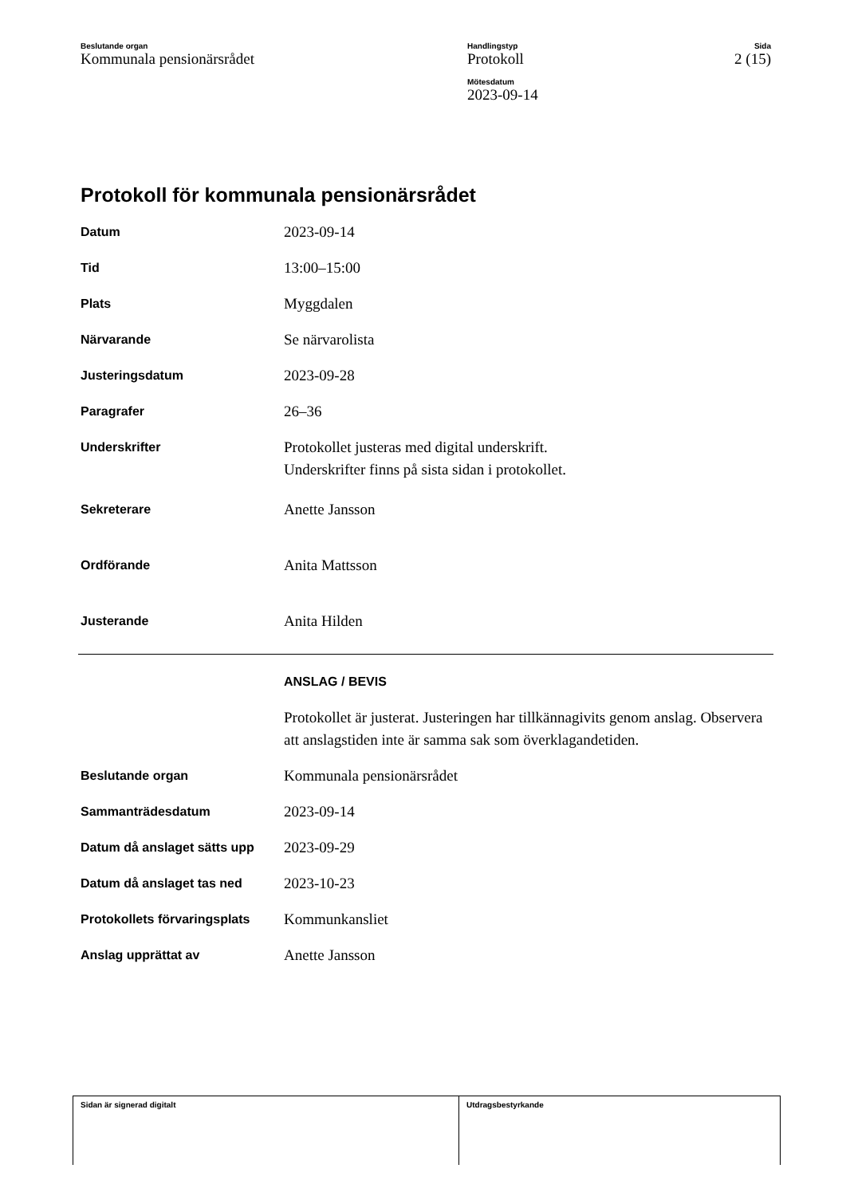Beslutande organ
Kommunala pensionärsrådet
Handlingstyp
Protokoll
Mötesdatum
2023-09-14
Sida
2 (15)
Protokoll för kommunala pensionärsrådet
| Datum | 2023-09-14 |
| Tid | 13:00–15:00 |
| Plats | Myggdalen |
| Närvarande | Se närvarolista |
| Justeringsdatum | 2023-09-28 |
| Paragrafer | 26–36 |
| Underskrifter | Protokollet justeras med digital underskrift. Underskrifter finns på sista sidan i protokollet. |
| Sekreterare | Anette Jansson |
| Ordförande | Anita Mattsson |
| Justerande | Anita Hilden |
| | ANSLAG / BEVIS |
| | Protokollet är justerat. Justeringen har tillkännagivits genom anslag. Observera att anslagstiden inte är samma sak som överklagandetiden. |
| Beslutande organ | Kommunala pensionärsrådet |
| Sammanträdesdatum | 2023-09-14 |
| Datum då anslaget sätts upp | 2023-09-29 |
| Datum då anslaget tas ned | 2023-10-23 |
| Protokollets förvaringsplats | Kommunkansliet |
| Anslag upprättat av | Anette Jansson |
Sidan är signerad digitalt Utdragsbestyrkande